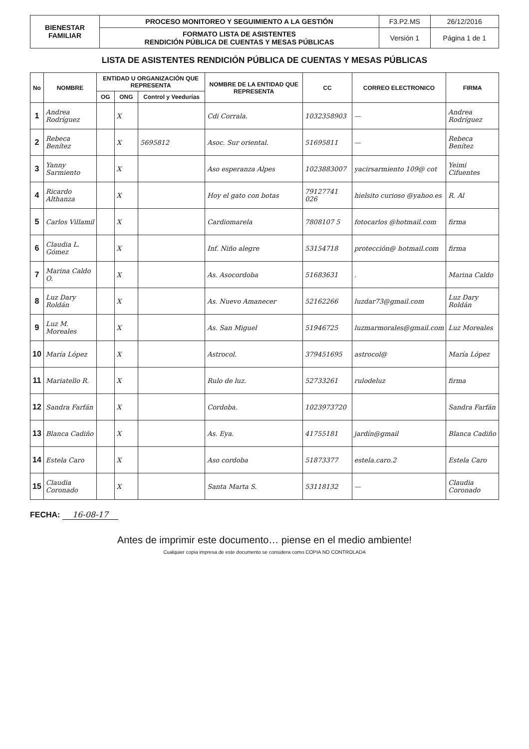| BIENESTAR FAMILIAR | PROCESO MONITOREO Y SEGUIMIENTO A LA GESTIÓN | F3.P2.MS | 26/12/2016 |
| | | Versión 1 | Página 1 de 1 |
| | FORMATO LISTA DE ASISTENTES RENDICIÓN PÚBLICA DE CUENTAS Y MESAS PÚBLICAS | | |
LISTA DE ASISTENTES RENDICIÓN PÚBLICA DE CUENTAS Y MESAS PÚBLICAS
| No | NOMBRE | ENTIDAD U ORGANIZACIÓN QUE REPRESENTA | | | NOMBRE DE LA ENTIDAD QUE REPRESENTA | CC | CORREO ELECTRONICO | FIRMA |
| --- | --- | --- | --- | --- | --- | --- | --- | --- |
| | | OG | ONG | Control y Veedurías | | | | |
| 1 | Andrea Rodríguez | | X | | Cdi Corrala. | 1032358903 | — | Andrea Rodríguez |
| 2 | Rebeca Benítez | | X | 5695812 | Asoc. Sur oriental. | 51695811 | — | Rebeca Benítez |
| 3 | Yanny Sarmiento | | X | | Aso esperanza Alpes | 1023883007 | yacirsarmiento 109@ cot | Yeimi Cifuentes |
| 4 | Ricardo Althanza | | X | | Hoy el gato con botas | 79127741 026 | hielsito curioso @yahoo.es | R. Al |
| 5 | Carlos Villamil | | X | | Cardiomarela | 7808107 5 | fotocarlos @hotmail.com | firma |
| 6 | Claudia L. Gómez | | X | | Inf. Niño alegre | 53154718 | protección@ hotmail.com | firma |
| 7 | Marina Caldo O. | | X | | As. Asocordoba | 51683631 | . | Marina Caldo |
| 8 | Luz Dary Roldán | | X | | As. Nuevo Amanecer | 52162266 | luzdar73@gmail.com | Luz Dary Roldán |
| 9 | Luz M. Moreales | | X | | As. San Miguel | 51946725 | luzmarmorales@gmail.com | Luz Moreales |
| 10 | María López | | X | | Astrocol. | 379451695 | astrocol@ | María López |
| 11 | Mariatello R. | | X | | Rulo de luz. | 52733261 | rulodeluz | firma |
| 12 | Sandra Farfán | | X | | Cordoba. | 1023973720 | | Sandra Farfán |
| 13 | Blanca Cadiño | | X | | As. Eya. | 41755181 | jardín@gmail | Blanca Cadiño |
| 14 | Estela Caro | | X | | Aso cordoba | 51873377 | estela.caro.2 | Estela Caro |
| 15 | Claudia Coronado | | X | | Santa Marta S. | 53118132 | — | Claudia Coronado |
FECHA: 16-08-17
Antes de imprimir este documento… piense en el medio ambiente!
Cualquier copia impresa de este documento se considera como COPIA NO CONTROLADA